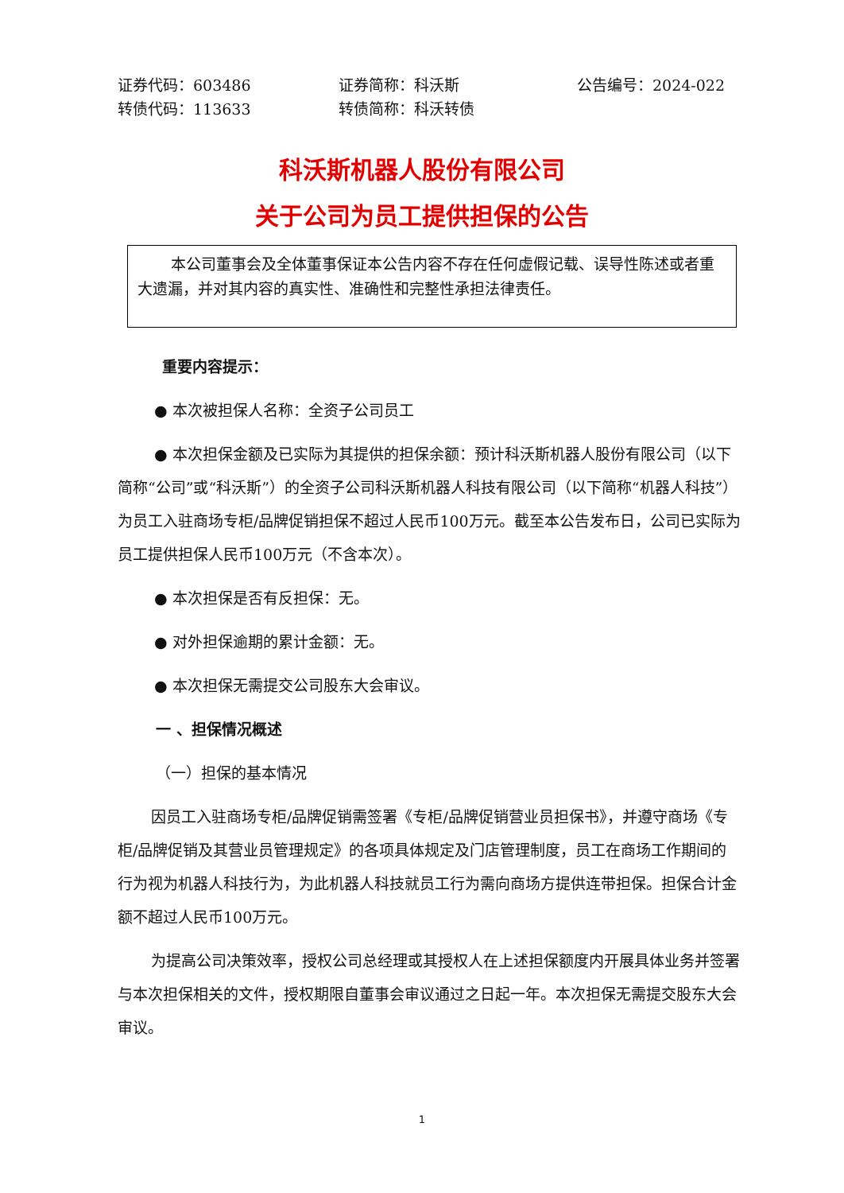证券代码：603486 证券简称：科沃斯 公告编号：2024-022
转债代码：113633 转债简称：科沃转债
科沃斯机器人股份有限公司
关于公司为员工提供担保的公告
本公司董事会及全体董事保证本公告内容不存在任何虚假记载、误导性陈述或者重大遗漏，并对其内容的真实性、准确性和完整性承担法律责任。
重要内容提示：
● 本次被担保人名称：全资子公司员工
● 本次担保金额及已实际为其提供的担保余额：预计科沃斯机器人股份有限公司（以下简称“公司”或“科沃斯”）的全资子公司科沃斯机器人科技有限公司（以下简称“机器人科技”）为员工入驻商场专柜/品牌促销担保不超过人民币100万元。截至本公告发布日，公司已实际为员工提供担保人民币100万元（不含本次）。
● 本次担保是否有反担保：无。
● 对外担保逾期的累计金额：无。
● 本次担保无需提交公司股东大会审议。
一 、担保情况概述
（一）担保的基本情况
因员工入驻商场专柜/品牌促销需签署《专柜/品牌促销营业员担保书》，并遵守商场《专柜/品牌促销及其营业员管理规定》的各项具体规定及门店管理制度，员工在商场工作期间的行为视为机器人科技行为，为此机器人科技就员工行为需向商场方提供连带担保。担保合计金额不超过人民币100万元。
为提高公司决策效率，授权公司总经理或其授权人在上述担保额度内开展具体业务并签署与本次担保相关的文件，授权期限自董事会审议通过之日起一年。本次担保无需提交股东大会审议。
1